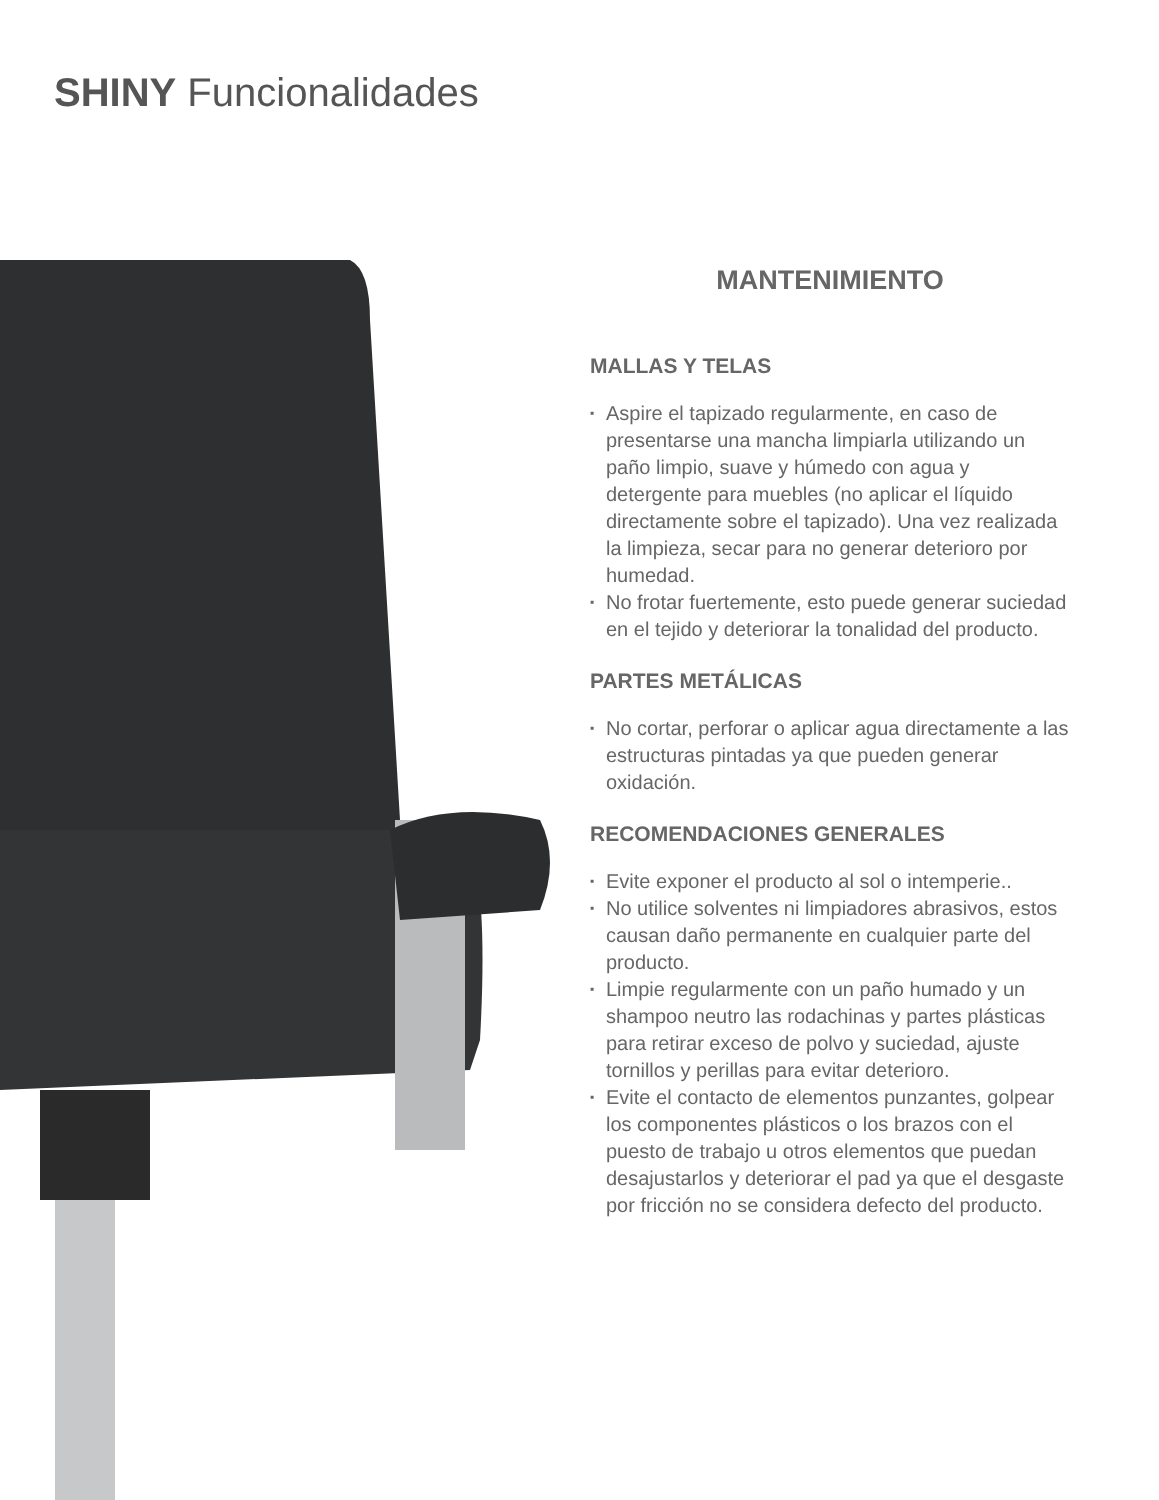SHINY Funcionalidades
MANTENIMIENTO
MALLAS Y TELAS
▪ Aspire el tapizado regularmente, en caso de presentarse una mancha limpiarla utilizando un paño limpio, suave y húmedo con agua y detergente para muebles (no aplicar el líquido directamente sobre el tapizado). Una vez realizada la limpieza, secar para no generar deterioro por humedad.
▪ No frotar fuertemente, esto puede generar suciedad en el tejido y deteriorar la tonalidad del producto.
PARTES METÁLICAS
▪ No cortar, perforar o aplicar agua directamente a las estructuras pintadas ya que pueden generar oxidación.
RECOMENDACIONES GENERALES
▪ Evite exponer el producto al sol o intemperie..
▪ No utilice solventes ni limpiadores abrasivos, estos causan daño permanente en cualquier parte del producto.
▪ Limpie regularmente con un paño humado y un shampoo neutro las rodachinas y partes plásticas para retirar exceso de polvo y suciedad, ajuste tornillos y perillas para evitar deterioro.
▪ Evite el contacto de elementos punzantes, golpear los componentes plásticos o los brazos con el puesto de trabajo u otros elementos que puedan desajustarlos y deteriorar el pad ya que el desgaste por fricción no se considera defecto del producto.